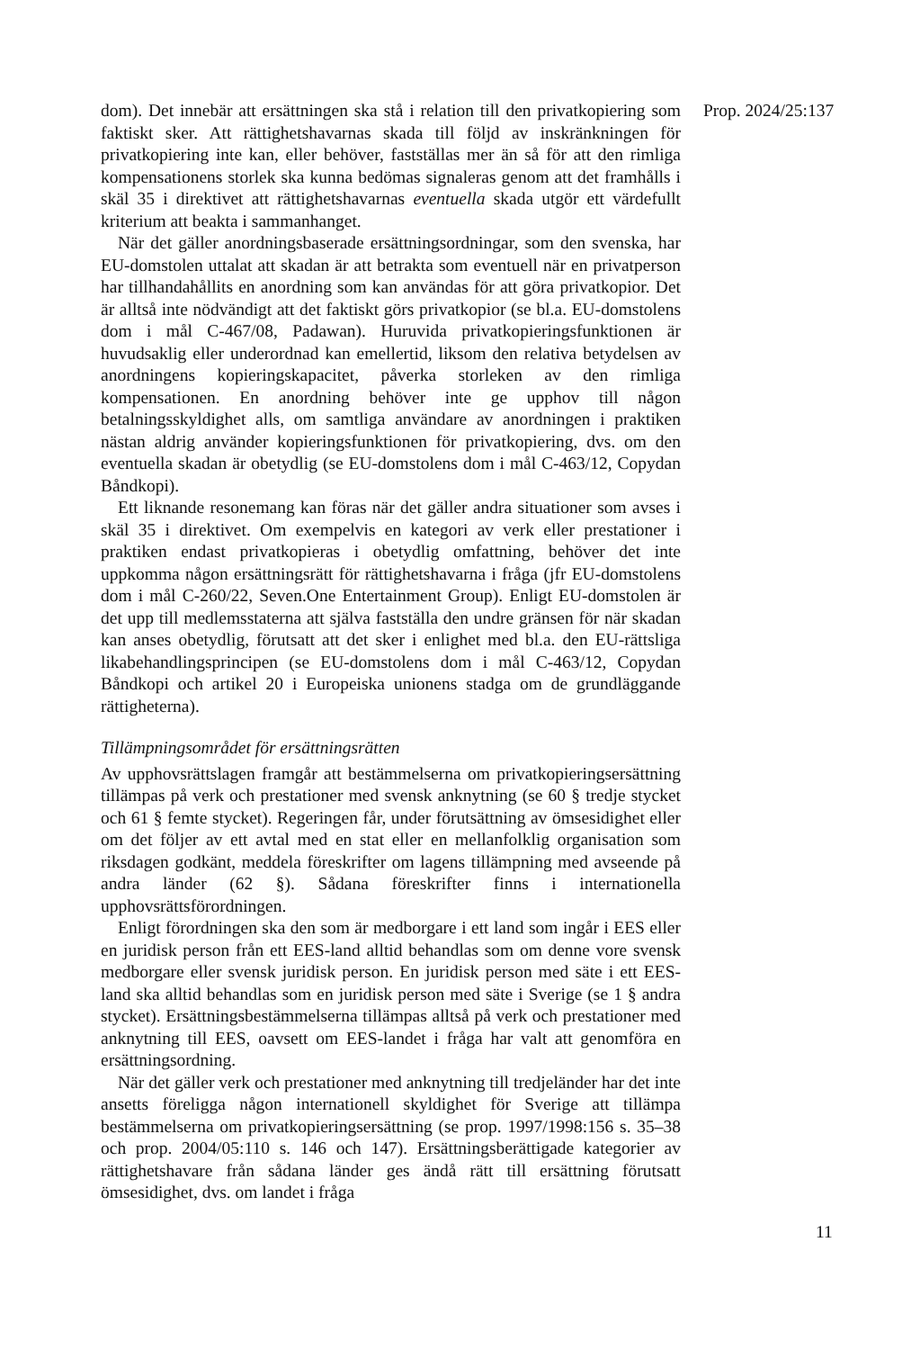dom). Det innebär att ersättningen ska stå i relation till den privatkopiering som faktiskt sker. Att rättighetshavarnas skada till följd av inskränkningen för privatkopiering inte kan, eller behöver, fastställas mer än så för att den rimliga kompensationens storlek ska kunna bedömas signaleras genom att det framhålls i skäl 35 i direktivet att rättighetshavarnas eventuella skada utgör ett värdefullt kriterium att beakta i sammanhanget.
När det gäller anordningsbaserade ersättningsordningar, som den svenska, har EU-domstolen uttalat att skadan är att betrakta som eventuell när en privatperson har tillhandahållits en anordning som kan användas för att göra privatkopior. Det är alltså inte nödvändigt att det faktiskt görs privatkopior (se bl.a. EU-domstolens dom i mål C-467/08, Padawan). Huruvida privatkopieringsfunktionen är huvudsaklig eller underordnad kan emellertid, liksom den relativa betydelsen av anordningens kopieringskapacitet, påverka storleken av den rimliga kompensationen. En anordning behöver inte ge upphov till någon betalningsskyldighet alls, om samtliga användare av anordningen i praktiken nästan aldrig använder kopieringsfunktionen för privatkopiering, dvs. om den eventuella skadan är obetydlig (se EU-domstolens dom i mål C-463/12, Copydan Båndkopi).
Ett liknande resonemang kan föras när det gäller andra situationer som avses i skäl 35 i direktivet. Om exempelvis en kategori av verk eller prestationer i praktiken endast privatkopieras i obetydlig omfattning, behöver det inte uppkomma någon ersättningsrätt för rättighetshavarna i fråga (jfr EU-domstolens dom i mål C-260/22, Seven.One Entertainment Group). Enligt EU-domstolen är det upp till medlemsstaterna att själva fastställa den undre gränsen för när skadan kan anses obetydlig, förutsatt att det sker i enlighet med bl.a. den EU-rättsliga likabehandlingsprincipen (se EU-domstolens dom i mål C-463/12, Copydan Båndkopi och artikel 20 i Europeiska unionens stadga om de grundläggande rättigheterna).
Tillämpningsområdet för ersättningsrätten
Av upphovsrättslagen framgår att bestämmelserna om privatkopierings­ersättning tillämpas på verk och prestationer med svensk anknytning (se 60 § tredje stycket och 61 § femte stycket). Regeringen får, under förutsättning av ömsesidighet eller om det följer av ett avtal med en stat eller en mellanfolklig organisation som riksdagen godkänt, meddela föreskrifter om lagens tillämpning med avseende på andra länder (62 §). Sådana föreskrifter finns i internationella upphovsrättsförordningen.
Enligt förordningen ska den som är medborgare i ett land som ingår i EES eller en juridisk person från ett EES-land alltid behandlas som om denne vore svensk medborgare eller svensk juridisk person. En juridisk person med säte i ett EES-land ska alltid behandlas som en juridisk person med säte i Sverige (se 1 § andra stycket). Ersättningsbestämmelserna tillämpas alltså på verk och prestationer med anknytning till EES, oavsett om EES-landet i fråga har valt att genomföra en ersättningsordning.
När det gäller verk och prestationer med anknytning till tredjeländer har det inte ansetts föreligga någon internationell skyldighet för Sverige att tillämpa bestämmelserna om privatkopieringsersättning (se prop. 1997/1998:156 s. 35–38 och prop. 2004/05:110 s. 146 och 147). Ersätt­ningsberättigade kategorier av rättighetshavare från sådana länder ges ändå rätt till ersättning förutsatt ömsesidighet, dvs. om landet i fråga
Prop. 2024/25:137
11